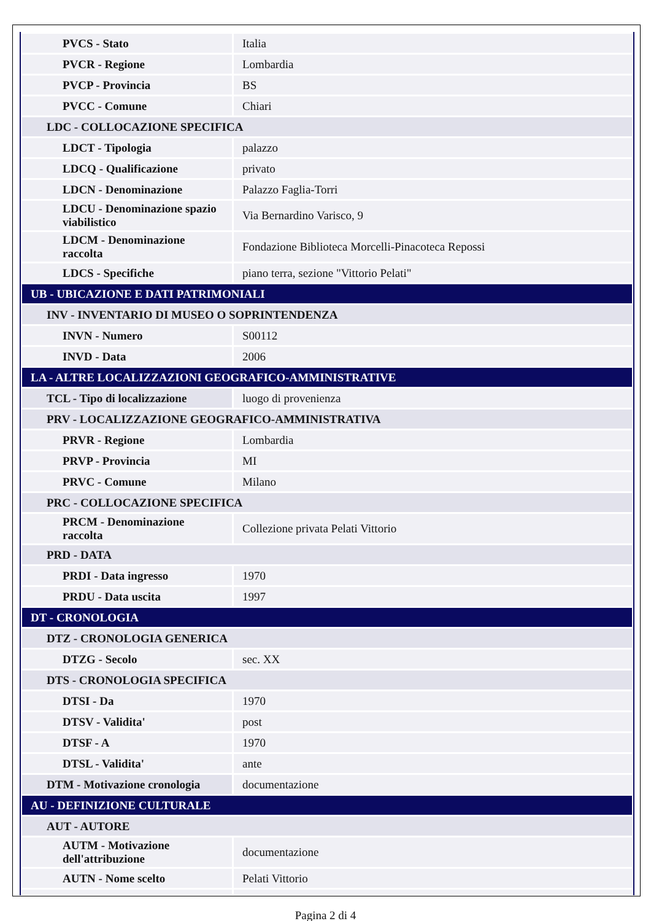| PVCS - Stato | Italia |
| PVCR - Regione | Lombardia |
| PVCP - Provincia | BS |
| PVCC - Comune | Chiari |
| LDC - COLLOCAZIONE SPECIFICA | |
| LDCT - Tipologia | palazzo |
| LDCQ - Qualificazione | privato |
| LDCN - Denominazione | Palazzo Faglia-Torri |
| LDCU - Denominazione spazio viabilistico | Via Bernardino Varisco, 9 |
| LDCM - Denominazione raccolta | Fondazione Biblioteca Morcelli-Pinacoteca Repossi |
| LDCS - Specifiche | piano terra, sezione "Vittorio Pelati" |
| UB - UBICAZIONE E DATI PATRIMONIALI | |
| INV - INVENTARIO DI MUSEO O SOPRINTENDENZA | |
| INVN - Numero | S00112 |
| INVD - Data | 2006 |
| LA - ALTRE LOCALIZZAZIONI GEOGRAFICO-AMMINISTRATIVE | |
| TCL - Tipo di localizzazione | luogo di provenienza |
| PRV - LOCALIZZAZIONE GEOGRAFICO-AMMINISTRATIVA | |
| PRVR - Regione | Lombardia |
| PRVP - Provincia | MI |
| PRVC - Comune | Milano |
| PRC - COLLOCAZIONE SPECIFICA | |
| PRCM - Denominazione raccolta | Collezione privata Pelati Vittorio |
| PRD - DATA | |
| PRDI - Data ingresso | 1970 |
| PRDU - Data uscita | 1997 |
| DT - CRONOLOGIA | |
| DTZ - CRONOLOGIA GENERICA | |
| DTZG - Secolo | sec. XX |
| DTS - CRONOLOGIA SPECIFICA | |
| DTSI - Da | 1970 |
| DTSV - Validita' | post |
| DTSF - A | 1970 |
| DTSL - Validita' | ante |
| DTM - Motivazione cronologia | documentazione |
| AU - DEFINIZIONE CULTURALE | |
| AUT - AUTORE | |
| AUTM - Motivazione dell'attribuzione | documentazione |
| AUTN - Nome scelto | Pelati Vittorio |
Pagina 2 di 4